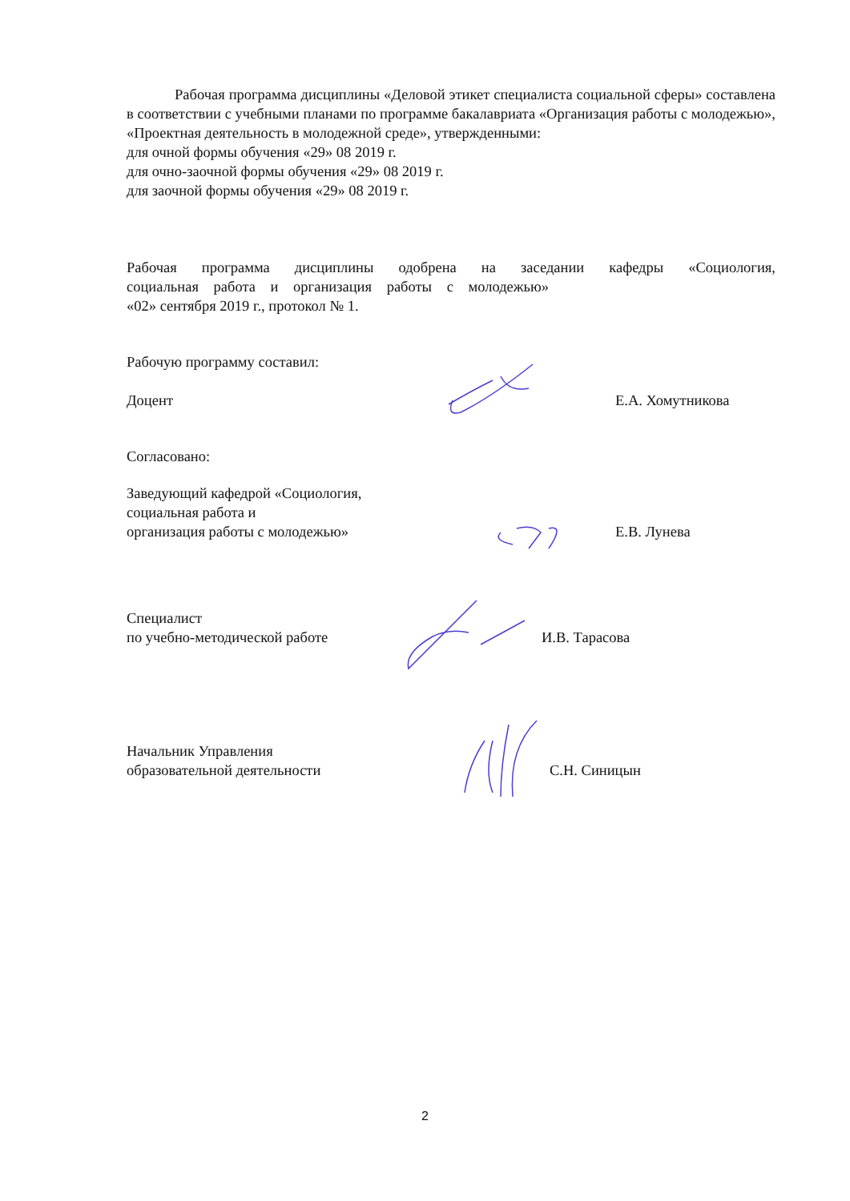Рабочая программа дисциплины «Деловой этикет специалиста социальной сферы» составлена в соответствии с учебными планами по программе бакалавриата «Организация работы с молодежью», «Проектная деятельность в молодежной среде», утвержденными:
для очной формы обучения «29» 08 2019 г.
для очно-заочной формы обучения «29» 08 2019 г.
для заочной формы обучения «29» 08 2019 г.
Рабочая программа дисциплины одобрена на заседании кафедры «Социология, социальная работа и организация работы с молодежью»
«02» сентября 2019 г., протокол № 1.
Рабочую программу составил:
Доцент Е.А. Хомутникова
Согласовано:
Заведующий кафедрой «Социология,
социальная работа и
организация работы с молодежью»
Е.В. Лунева
Специалист
по учебно-методической работе
И.В. Тарасова
Начальник Управления
образовательной деятельности
С.Н. Синицын
2